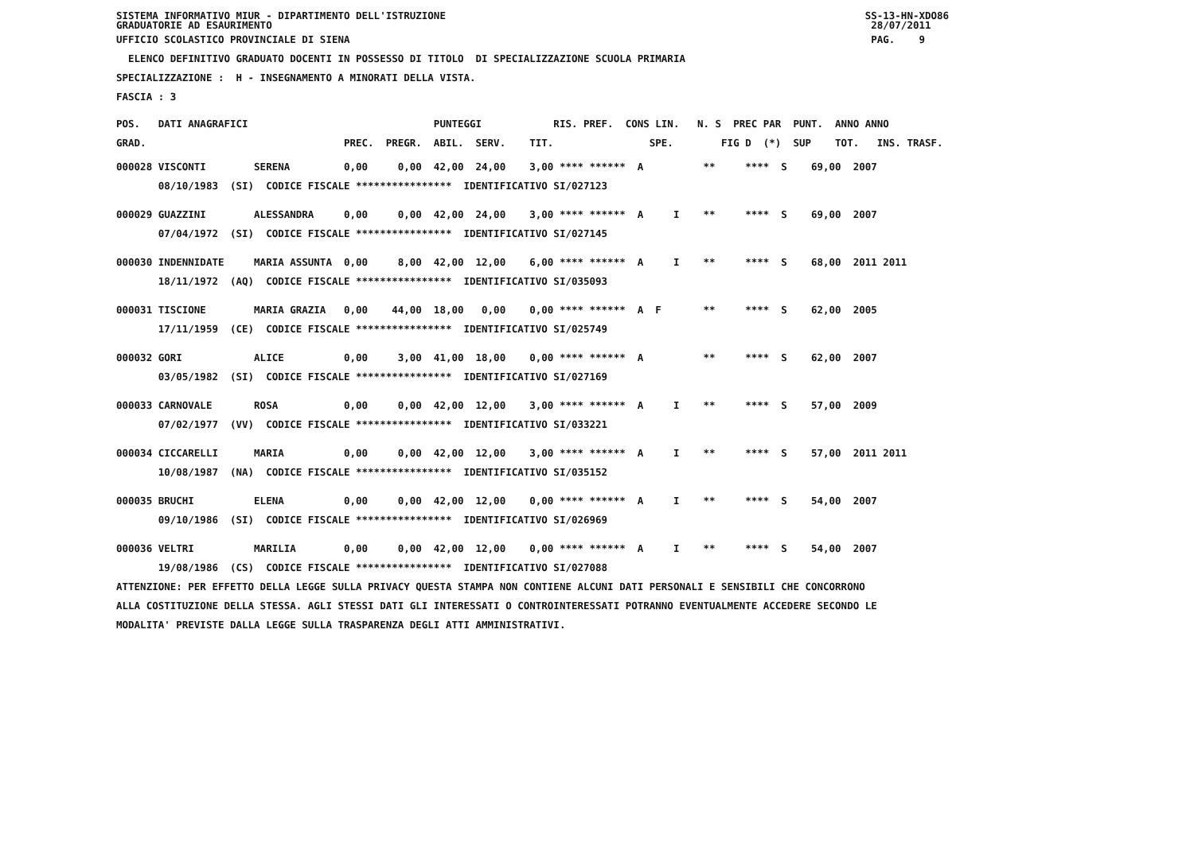SISTEMA INFORMATIVO MIUR - DIPARTIMENTO DELL'ISTRUZIONE SS-13-HN-XDO86
GRADUATORIE AD ESAURIMENTO 28/07/2011
UFFICIO SCOLASTICO PROVINCIALE DI SIENA PAG. 9
ELENCO DEFINITIVO GRADUATO DOCENTI IN POSSESSO DI TITOLO DI SPECIALIZZAZIONE SCUOLA PRIMARIA
SPECIALIZZAZIONE : H - INSEGNAMENTO A MINORATI DELLA VISTA.
FASCIA : 3
POS. DATI ANAGRAFICI PUNTEGGI RIS. PREF. CONS LIN. N. S PREC PAR PUNT. ANNO ANNO
GRAD. PREC. PREGR. ABIL. SERV. TIT. SPE. FIG D (*) SUP TOT. INS. TRASF.
000028 VISCONTI SERENA 0,00 0,00 42,00 24,00 3,00 **** ****** A ** **** S 69,00 2007
08/10/1983 (SI) CODICE FISCALE **************** IDENTIFICATIVO SI/027123
000029 GUAZZINI ALESSANDRA 0,00 0,00 42,00 24,00 3,00 **** ****** A I ** **** S 69,00 2007
07/04/1972 (SI) CODICE FISCALE **************** IDENTIFICATIVO SI/027145
000030 INDENNIDATE MARIA ASSUNTA 0,00 8,00 42,00 12,00 6,00 **** ****** A I ** **** S 68,00 2011 2011
18/11/1972 (AQ) CODICE FISCALE **************** IDENTIFICATIVO SI/035093
000031 TISCIONE MARIA GRAZIA 0,00 44,00 18,00 0,00 0,00 **** ****** A F ** **** S 62,00 2005
17/11/1959 (CE) CODICE FISCALE **************** IDENTIFICATIVO SI/025749
000032 GORI ALICE 0,00 3,00 41,00 18,00 0,00 **** ****** A ** **** S 62,00 2007
03/05/1982 (SI) CODICE FISCALE **************** IDENTIFICATIVO SI/027169
000033 CARNOVALE ROSA 0,00 0,00 42,00 12,00 3,00 **** ****** A I ** **** S 57,00 2009
07/02/1977 (VV) CODICE FISCALE **************** IDENTIFICATIVO SI/033221
000034 CICCARELLI MARIA 0,00 0,00 42,00 12,00 3,00 **** ****** A I ** **** S 57,00 2011 2011
10/08/1987 (NA) CODICE FISCALE **************** IDENTIFICATIVO SI/035152
000035 BRUCHI ELENA 0,00 0,00 42,00 12,00 0,00 **** ****** A I ** **** S 54,00 2007
09/10/1986 (SI) CODICE FISCALE **************** IDENTIFICATIVO SI/026969
000036 VELTRI MARILIA 0,00 0,00 42,00 12,00 0,00 **** ****** A I ** **** S 54,00 2007
19/08/1986 (CS) CODICE FISCALE **************** IDENTIFICATIVO SI/027088
ATTENZIONE: PER EFFETTO DELLA LEGGE SULLA PRIVACY QUESTA STAMPA NON CONTIENE ALCUNI DATI PERSONALI E SENSIBILI CHE CONCORRONO
ALLA COSTITUZIONE DELLA STESSA. AGLI STESSI DATI GLI INTERESSATI O CONTROINTERESSATI POTRANNO EVENTUALMENTE ACCEDERE SECONDO LE
MODALITA' PREVISTE DALLA LEGGE SULLA TRASPARENZA DEGLI ATTI AMMINISTRATIVI.